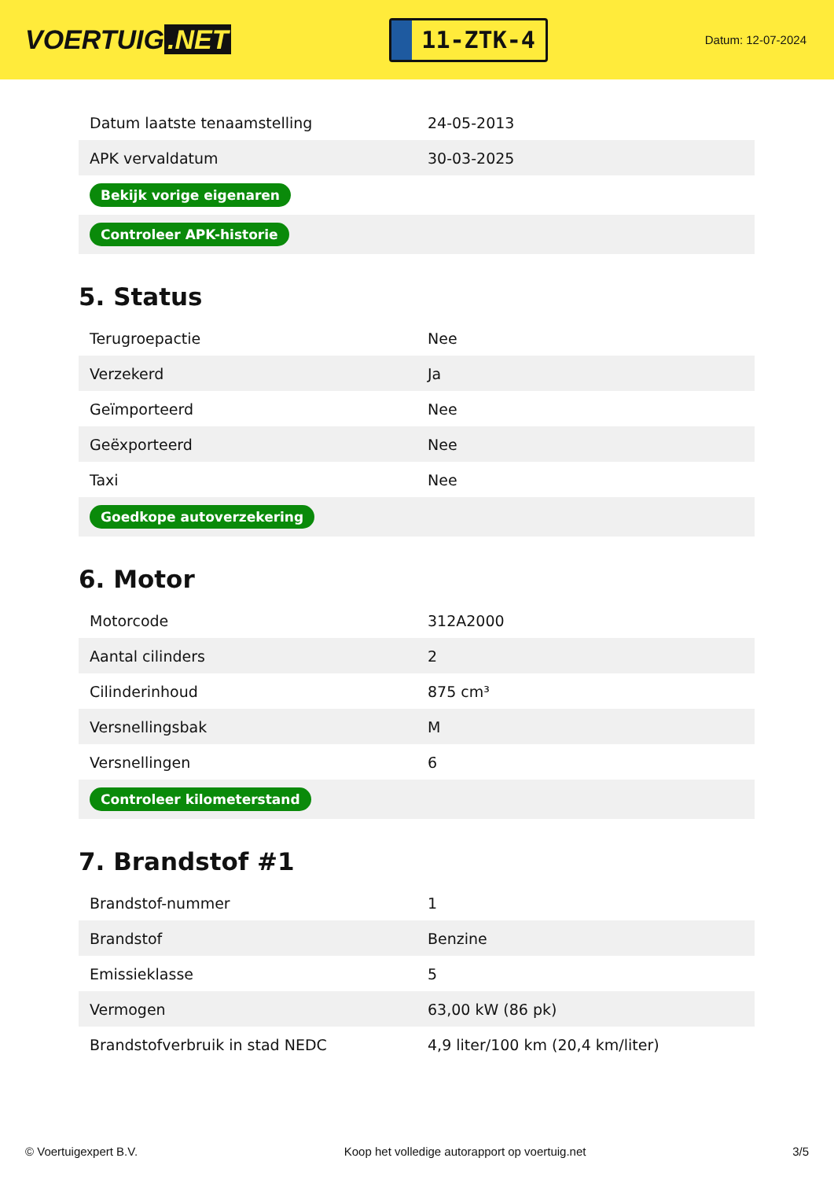VOERTUIG.NET
11-ZTK-4
Datum: 12-07-2024
| Datum laatste tenaamstelling | 24-05-2013 |
| APK vervaldatum | 30-03-2025 |
| Bekijk vorige eigenaren | |
| Controleer APK-historie | |
5. Status
| Terugroepactie | Nee |
| Verzekerd | Ja |
| Geïmporteerd | Nee |
| Geëxporteerd | Nee |
| Taxi | Nee |
| Goedkope autoverzekering | |
6. Motor
| Motorcode | 312A2000 |
| Aantal cilinders | 2 |
| Cilinderinhoud | 875 cm³ |
| Versnellingsbak | M |
| Versnellingen | 6 |
| Controleer kilometerstand | |
7. Brandstof #1
| Brandstof-nummer | 1 |
| Brandstof | Benzine |
| Emissieklasse | 5 |
| Vermogen | 63,00 kW (86 pk) |
| Brandstofverbruik in stad NEDC | 4,9 liter/100 km (20,4 km/liter) |
© Voertuigexpert B.V. Koop het volledige autorapport op voertuig.net 3/5